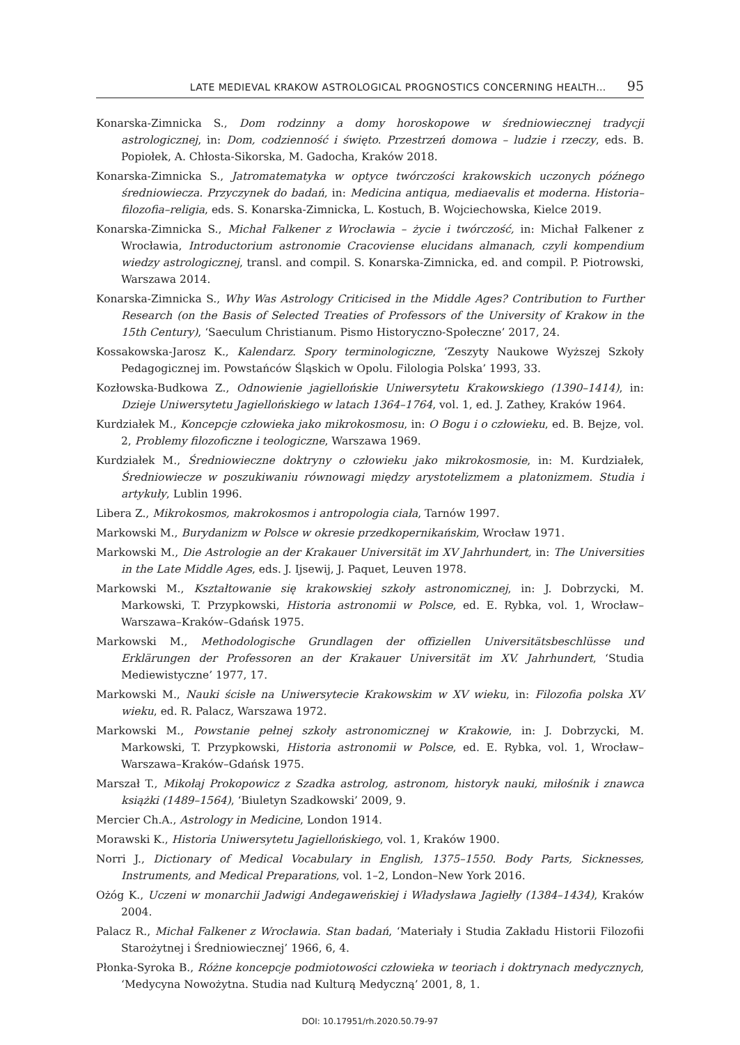LATE MEDIEVAL KRAKOW ASTROLOGICAL PROGNOSTICS CONCERNING HEALTH… 95
Konarska-Zimnicka S., Dom rodzinny a domy horoskopowe w średniowiecznej tradycji astrologicznej, in: Dom, codzienność i święto. Przestrzeń domowa – ludzie i rzeczy, eds. B. Popiołek, A. Chłosta-Sikorska, M. Gadocha, Kraków 2018.
Konarska-Zimnicka S., Jatromatematyka w optyce twórczości krakowskich uczonych późnego średniowiecza. Przyczynek do badań, in: Medicina antiqua, mediaevalis et moderna. Historia–filozofia–religia, eds. S. Konarska-Zimnicka, L. Kostuch, B. Wojciechowska, Kielce 2019.
Konarska-Zimnicka S., Michał Falkener z Wrocławia – życie i twórczość, in: Michał Falkener z Wrocławia, Introductorium astronomie Cracoviense elucidans almanach, czyli kompendium wiedzy astrologicznej, transl. and compil. S. Konarska-Zimnicka, ed. and compil. P. Piotrowski, Warszawa 2014.
Konarska-Zimnicka S., Why Was Astrology Criticised in the Middle Ages? Contribution to Further Research (on the Basis of Selected Treaties of Professors of the University of Krakow in the 15th Century), ‘Saeculum Christianum. Pismo Historyczno-Społeczne’ 2017, 24.
Kossakowska-Jarosz K., Kalendarz. Spory terminologiczne, ‘Zeszyty Naukowe Wyższej Szkoły Pedagogicznej im. Powstańców Śląskich w Opolu. Filologia Polska’ 1993, 33.
Kozłowska-Budkowa Z., Odnowienie jagiellońskie Uniwersytetu Krakowskiego (1390–1414), in: Dzieje Uniwersytetu Jagiellońskiego w latach 1364–1764, vol. 1, ed. J. Zathey, Kraków 1964.
Kurdziałek M., Koncepcje człowieka jako mikrokosmosu, in: O Bogu i o człowieku, ed. B. Bejze, vol. 2, Problemy filozoficzne i teologiczne, Warszawa 1969.
Kurdziałek M., Średniowieczne doktryny o człowieku jako mikrokosmosie, in: M. Kurdziałek, Średniowiecze w poszukiwaniu równowagi między arystotelizmem a platonizmem. Studia i artykuły, Lublin 1996.
Libera Z., Mikrokosmos, makrokosmos i antropologia ciała, Tarnów 1997.
Markowski M., Burydanizm w Polsce w okresie przedkopernikańskim, Wrocław 1971.
Markowski M., Die Astrologie an der Krakauer Universität im XV Jahrhundert, in: The Universities in the Late Middle Ages, eds. J. Ijsewij, J. Paquet, Leuven 1978.
Markowski M., Kształtowanie się krakowskiej szkoły astronomicznej, in: J. Dobrzycki, M. Markowski, T. Przypkowski, Historia astronomii w Polsce, ed. E. Rybka, vol. 1, Wrocław–Warszawa–Kraków–Gdańsk 1975.
Markowski M., Methodologische Grundlagen der offiziellen Universitätsbeschlüsse und Erklärungen der Professoren an der Krakauer Universität im XV. Jahrhundert, ‘Studia Mediewistyczne’ 1977, 17.
Markowski M., Nauki ścisłe na Uniwersytecie Krakowskim w XV wieku, in: Filozofia polska XV wieku, ed. R. Palacz, Warszawa 1972.
Markowski M., Powstanie pełnej szkoły astronomicznej w Krakowie, in: J. Dobrzycki, M. Markowski, T. Przypkowski, Historia astronomii w Polsce, ed. E. Rybka, vol. 1, Wrocław–Warszawa–Kraków–Gdańsk 1975.
Marszał T., Mikołaj Prokopowicz z Szadka astrolog, astronom, historyk nauki, miłośnik i znawca książki (1489–1564), ‘Biuletyn Szadkowski’ 2009, 9.
Mercier Ch.A., Astrology in Medicine, London 1914.
Morawski K., Historia Uniwersytetu Jagiellońskiego, vol. 1, Kraków 1900.
Norri J., Dictionary of Medical Vocabulary in English, 1375–1550. Body Parts, Sicknesses, Instruments, and Medical Preparations, vol. 1–2, London–New York 2016.
Ożóg K., Uczeni w monarchii Jadwigi Andegaweńskiej i Władysława Jagiełły (1384–1434), Kraków 2004.
Palacz R., Michał Falkener z Wrocławia. Stan badań, ‘Materiały i Studia Zakładu Historii Filozofii Starożytnej i Średniowiecznej’ 1966, 6, 4.
Płonka-Syroka B., Różne koncepcje podmiotowości człowieka w teoriach i doktrynach medycznych, ‘Medycyna Nowożytna. Studia nad Kulturą Medyczną’ 2001, 8, 1.
DOI: 10.17951/rh.2020.50.79-97